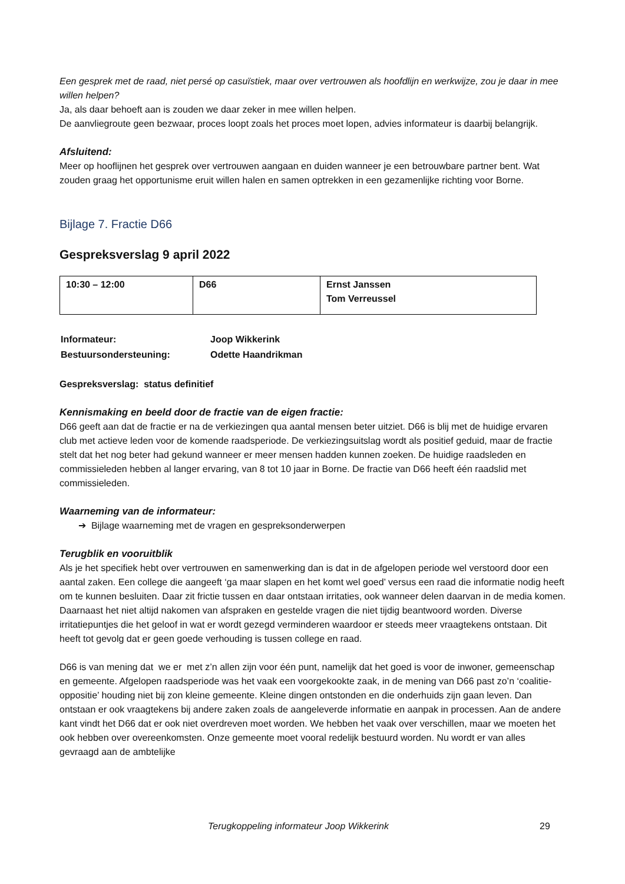Een gesprek met de raad, niet persé op casuïstiek, maar over vertrouwen als hoofdlijn en werkwijze, zou je daar in mee willen helpen?
Ja, als daar behoeft aan is zouden we daar zeker in mee willen helpen.
De aanvliegroute geen bezwaar, proces loopt zoals het proces moet lopen, advies informateur is daarbij belangrijk.
Afsluitend:
Meer op hooflijnen het gesprek over vertrouwen aangaan en duiden wanneer je een betrouwbare partner bent. Wat zouden graag het opportunisme eruit willen halen en samen optrekken in een gezamenlijke richting voor Borne.
Bijlage 7. Fractie D66
Gespreksverslag 9 april 2022
| 10:30 – 12:00 | D66 | Ernst Janssen Tom Verreussel |
| Informateur: | Joop Wikkerink |
| Bestuursondersteuning: | Odette Haandrikman |
Gespreksverslag: status definitief
Kennismaking en beeld door de fractie van de eigen fractie:
D66 geeft aan dat de fractie er na de verkiezingen qua aantal mensen beter uitziet. D66 is blij met de huidige ervaren club met actieve leden voor de komende raadsperiode. De verkiezingsuitslag wordt als positief geduid, maar de fractie stelt dat het nog beter had gekund wanneer er meer mensen hadden kunnen zoeken. De huidige raadsleden en commissieleden hebben al langer ervaring, van 8 tot 10 jaar in Borne. De fractie van D66 heeft één raadslid met commissieleden.
Waarneming van de informateur:
➔ Bijlage waarneming met de vragen en gespreksonderwerpen
Terugblik en vooruitblik
Als je het specifiek hebt over vertrouwen en samenwerking dan is dat in de afgelopen periode wel verstoord door een aantal zaken. Een college die aangeeft ‘ga maar slapen en het komt wel goed’ versus een raad die informatie nodig heeft om te kunnen besluiten. Daar zit frictie tussen en daar ontstaan irritaties, ook wanneer delen daarvan in de media komen. Daarnaast het niet altijd nakomen van afspraken en gestelde vragen die niet tijdig beantwoord worden. Diverse irritatiepuntjes die het geloof in wat er wordt gezegd verminderen waardoor er steeds meer vraagtekens ontstaan. Dit heeft tot gevolg dat er geen goede verhouding is tussen college en raad.
D66 is van mening dat we er met z’n allen zijn voor één punt, namelijk dat het goed is voor de inwoner, gemeenschap en gemeente. Afgelopen raadsperiode was het vaak een voorgekookte zaak, in de mening van D66 past zo’n ‘coalitie-oppositie’ houding niet bij zon kleine gemeente. Kleine dingen ontstonden en die onderhuids zijn gaan leven. Dan ontstaan er ook vraagtekens bij andere zaken zoals de aangeleverde informatie en aanpak in processen. Aan de andere kant vindt het D66 dat er ook niet overdreven moet worden. We hebben het vaak over verschillen, maar we moeten het ook hebben over overeenkomsten. Onze gemeente moet vooral redelijk bestuurd worden. Nu wordt er van alles gevraagd aan de ambtelijke
Terugkoppeling informateur Joop Wikkerink 29